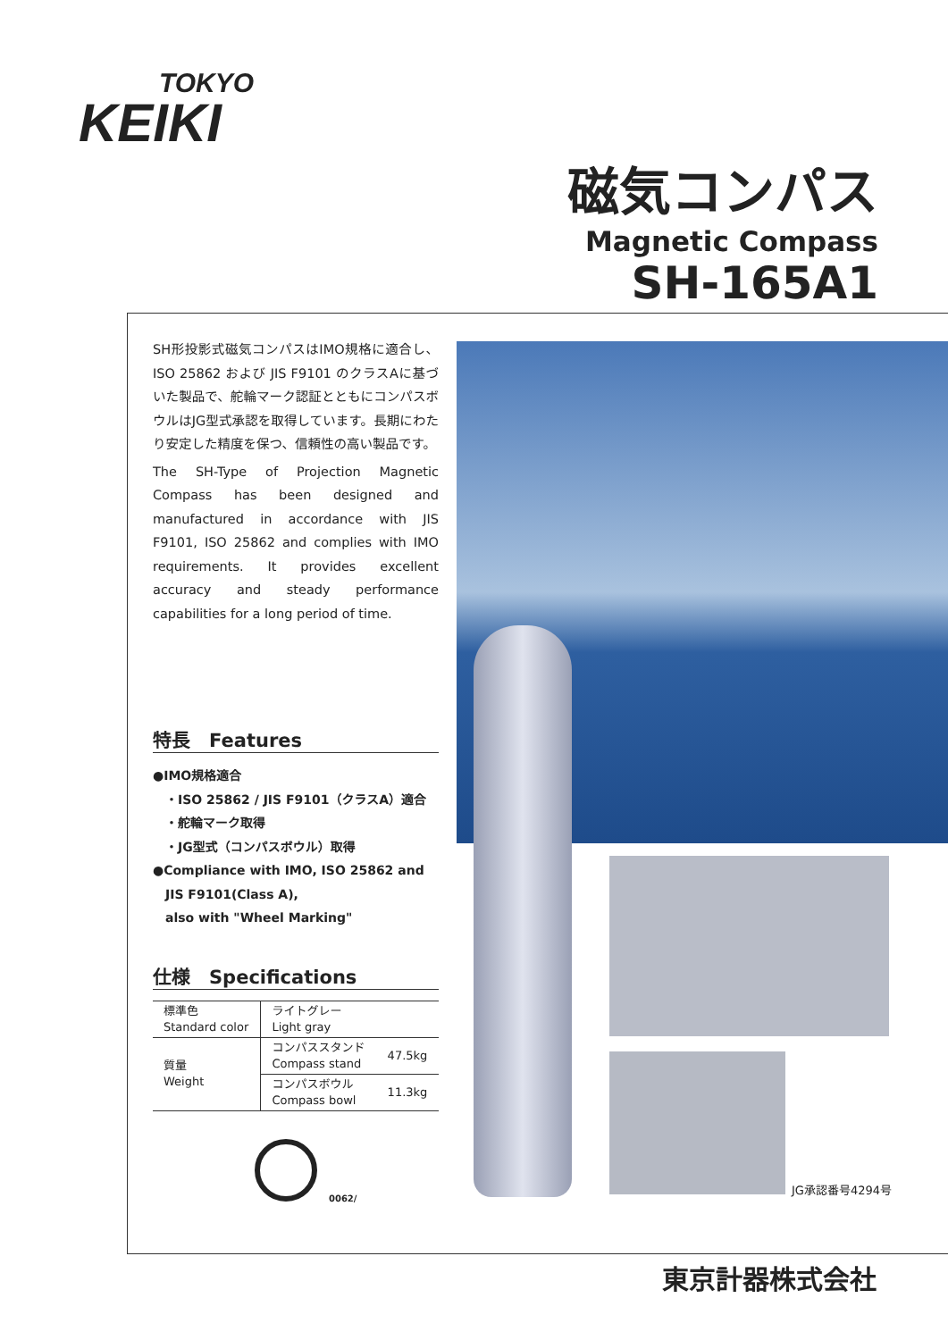TOKYO
KEIKI
磁気コンパス
Magnetic Compass
SH-165A1
SH形投影式磁気コンパスはIMO規格に適合し、ISO 25862 および JIS F9101 のクラスAに基づいた製品で、舵輪マーク認証とともにコンパスボウルはJG型式承認を取得しています。長期にわたり安定した精度を保つ、信頼性の高い製品です。
The SH-Type of Projection Magnetic Compass has been designed and manufactured in accordance with JIS F9101, ISO 25862 and complies with IMO requirements. It provides excellent accuracy and steady performance capabilities for a long period of time.
特長　Features
●IMO規格適合
　・ISO 25862 / JIS F9101（クラスA）適合
　・舵輪マーク取得
　・JG型式（コンパスボウル）取得
●Compliance with IMO, ISO 25862 and
　JIS F9101(Class A),
　also with "Wheel Marking"
仕様　Specifications
| 標準色 Standard color | ライトグレー Light gray | |
| 質量 Weight | コンパススタンド Compass stand | 47.5kg |
| | コンパスボウル Compass bowl | 11.3kg |
0062/
JG承認番号4294号
東京計器株式会社